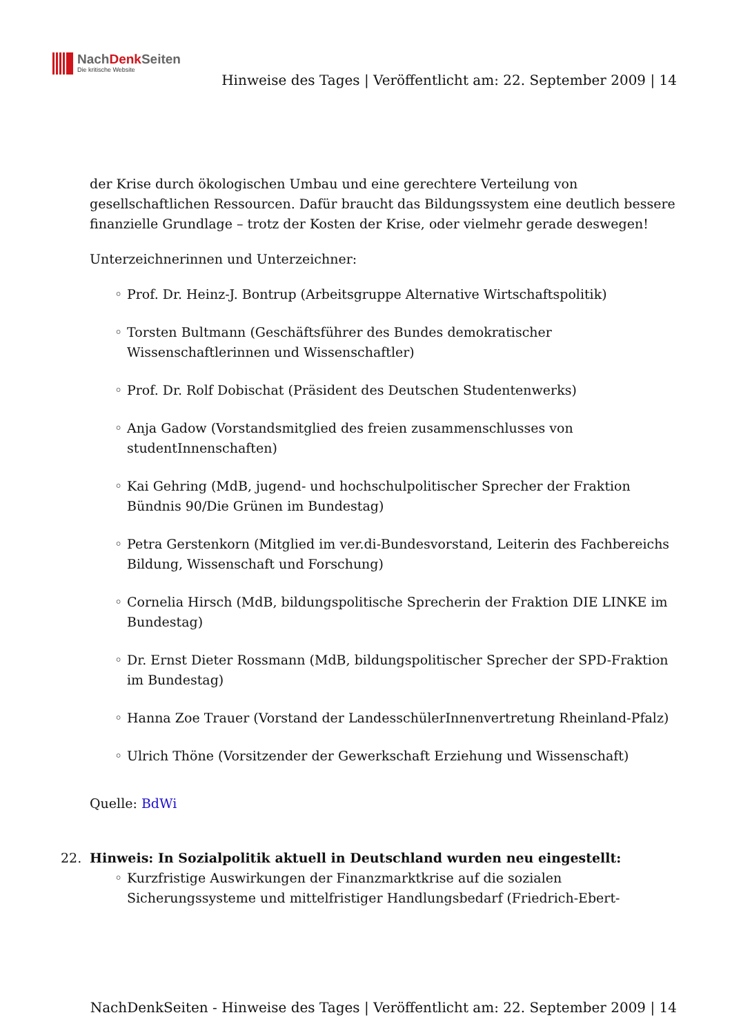NachDenk Seiten
Die kritische Website
Hinweise des Tages | Veröffentlicht am: 22. September 2009 | 14
der Krise durch ökologischen Umbau und eine gerechtere Verteilung von gesellschaftlichen Ressourcen. Dafür braucht das Bildungssystem eine deutlich bessere finanzielle Grundlage – trotz der Kosten der Krise, oder vielmehr gerade deswegen!
Unterzeichnerinnen und Unterzeichner:
Prof. Dr. Heinz-J. Bontrup (Arbeitsgruppe Alternative Wirtschaftspolitik)
Torsten Bultmann (Geschäftsführer des Bundes demokratischer Wissenschaftlerinnen und Wissenschaftler)
Prof. Dr. Rolf Dobischat (Präsident des Deutschen Studentenwerks)
Anja Gadow (Vorstandsmitglied des freien zusammenschlusses von studentInnenschaften)
Kai Gehring (MdB, jugend- und hochschulpolitischer Sprecher der Fraktion Bündnis 90/Die Grünen im Bundestag)
Petra Gerstenkorn (Mitglied im ver.di-Bundesvorstand, Leiterin des Fachbereichs Bildung, Wissenschaft und Forschung)
Cornelia Hirsch (MdB, bildungspolitische Sprecherin der Fraktion DIE LINKE im Bundestag)
Dr. Ernst Dieter Rossmann (MdB, bildungspolitischer Sprecher der SPD-Fraktion im Bundestag)
Hanna Zoe Trauer (Vorstand der LandesschülerInnenvertretung Rheinland-Pfalz)
Ulrich Thöne (Vorsitzender der Gewerkschaft Erziehung und Wissenschaft)
Quelle: BdWi
22. Hinweis: In Sozialpolitik aktuell in Deutschland wurden neu eingestellt:
Kurzfristige Auswirkungen der Finanzmarktkrise auf die sozialen Sicherungssysteme und mittelfristiger Handlungsbedarf (Friedrich-Ebert-
NachDenkSeiten - Hinweise des Tages | Veröffentlicht am: 22. September 2009 | 14